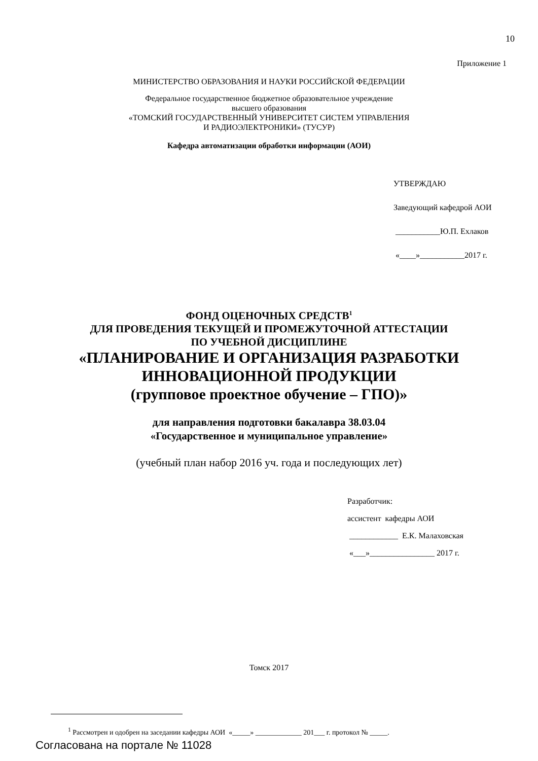10
Приложение 1
МИНИСТЕРСТВО ОБРАЗОВАНИЯ И НАУКИ РОССИЙСКОЙ ФЕДЕРАЦИИ
Федеральное государственное бюджетное образовательное учреждение
высшего образования
«ТОМСКИЙ ГОСУДАРСТВЕННЫЙ УНИВЕРСИТЕТ СИСТЕМ УПРАВЛЕНИЯ
И РАДИОЭЛЕКТРОНИКИ» (ТУСУР)
Кафедра автоматизации обработки информации (АОИ)
УТВЕРЖДАЮ
Заведующий кафедрой АОИ
___________Ю.П. Ехлаков
«____»___________2017 г.
ФОНД ОЦЕНОЧНЫХ СРЕДСТВ<sup>1</sup>
ДЛЯ ПРОВЕДЕНИЯ ТЕКУЩЕЙ И ПРОМЕЖУТОЧНОЙ АТТЕСТАЦИИ
ПО УЧЕБНОЙ ДИСЦИПЛИНЕ
«ПЛАНИРОВАНИЕ И ОРГАНИЗАЦИЯ РАЗРАБОТКИ
ИННОВАЦИОННОЙ ПРОДУКЦИИ
(групповое проектное обучение – ГПО)»
для направления подготовки бакалавра 38.03.04
«Государственное и муниципальное управление»
(учебный план набор 2016 уч. года и последующих лет)
Разработчик:
ассистент кафедры АОИ
____________ Е.К. Малаховская
«___»________________ 2017 г.
Томск 2017
<sup>1</sup> Рассмотрен и одобрен на заседании кафедры АОИ «_____» _____________ 201___ г. протокол № _____.
Согласована на портале № 11028